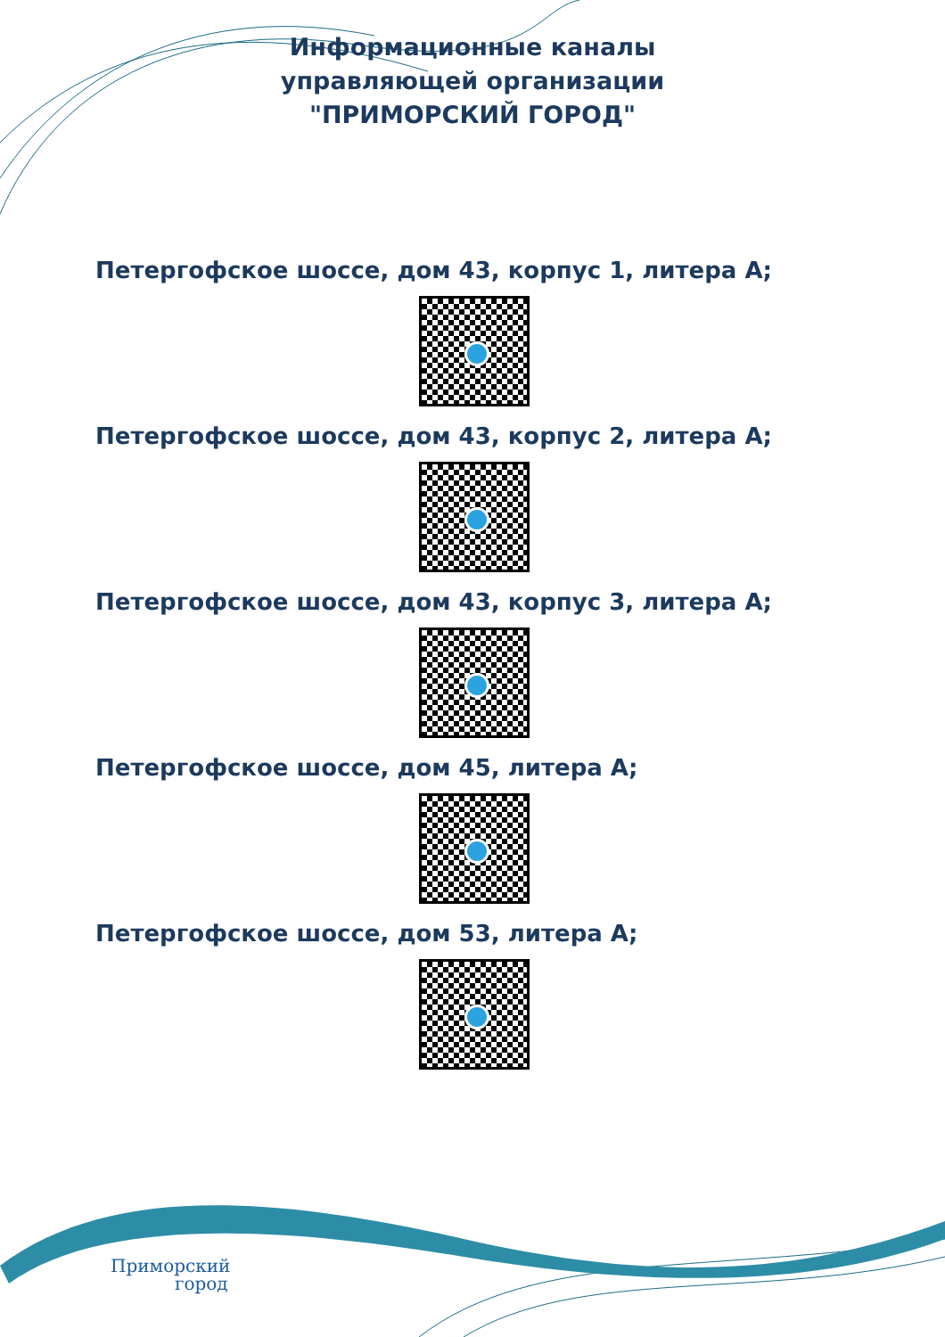Информационные каналы управляющей организации "ПРИМОРСКИЙ ГОРОД"
Петергофское шоссе, дом 43, корпус 1, литера А;
Петергофское шоссе, дом 43, корпус 2, литера А;
Петергофское шоссе, дом 43, корпус 3, литера А;
Петергофское шоссе, дом 45, литера А;
Петергофское шоссе, дом 53, литера А;
Приморский
город